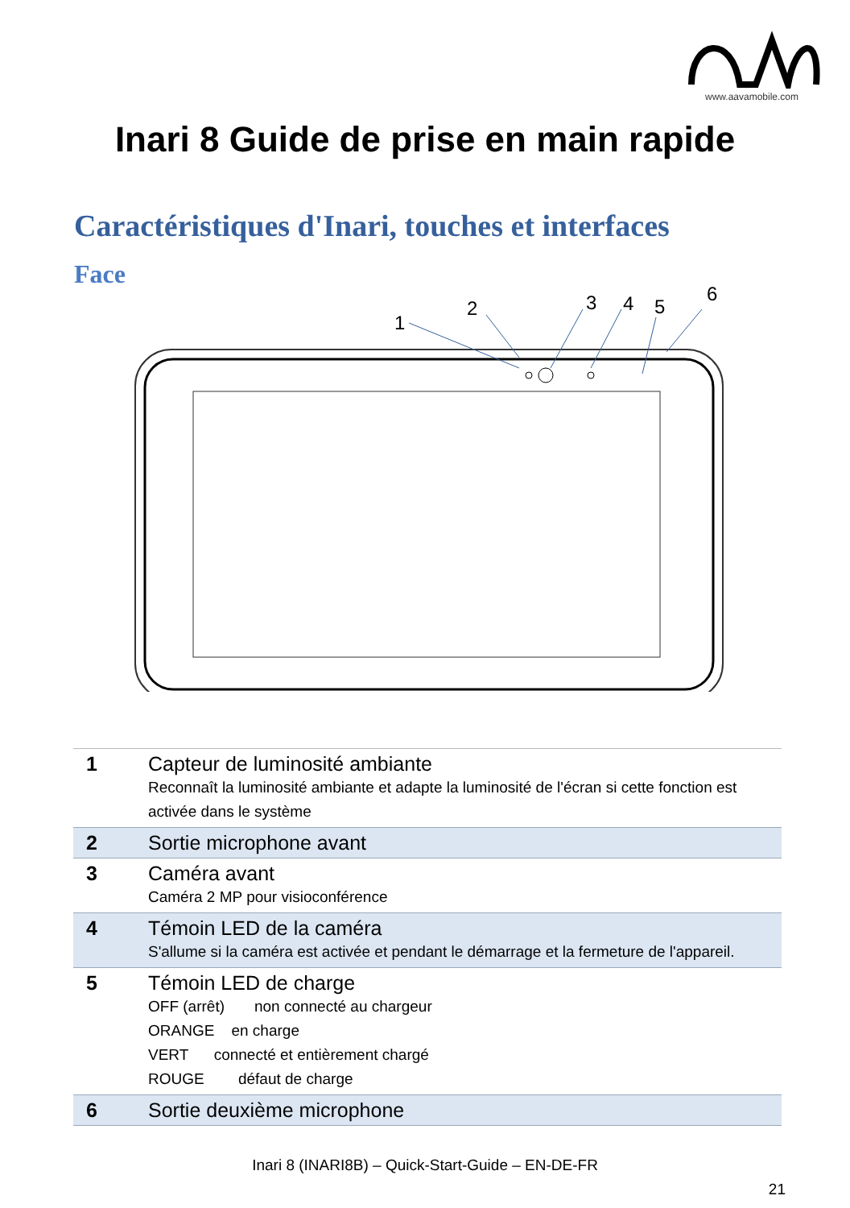www.aavamobile.com
Inari 8 Guide de prise en main rapide
Caractéristiques d'Inari, touches et interfaces
Face
1
2
3
4
5
6
| 1 | Capteur de luminosité ambiante Reconnaît la luminosité ambiante et adapte la luminosité de l'écran si cette fonction est activée dans le système |
| 2 | Sortie microphone avant |
| 3 | Caméra avant Caméra 2 MP pour visioconférence |
| 4 | Témoin LED de la caméra S'allume si la caméra est activée et pendant le démarrage et la fermeture de l'appareil. |
| 5 | Témoin LED de charge OFF (arrêt) non connecté au chargeur ORANGE en charge VERT connecté et entièrement chargé ROUGE défaut de charge |
| 6 | Sortie deuxième microphone |
Inari 8 (INARI8B) – Quick-Start-Guide – EN-DE-FR
21